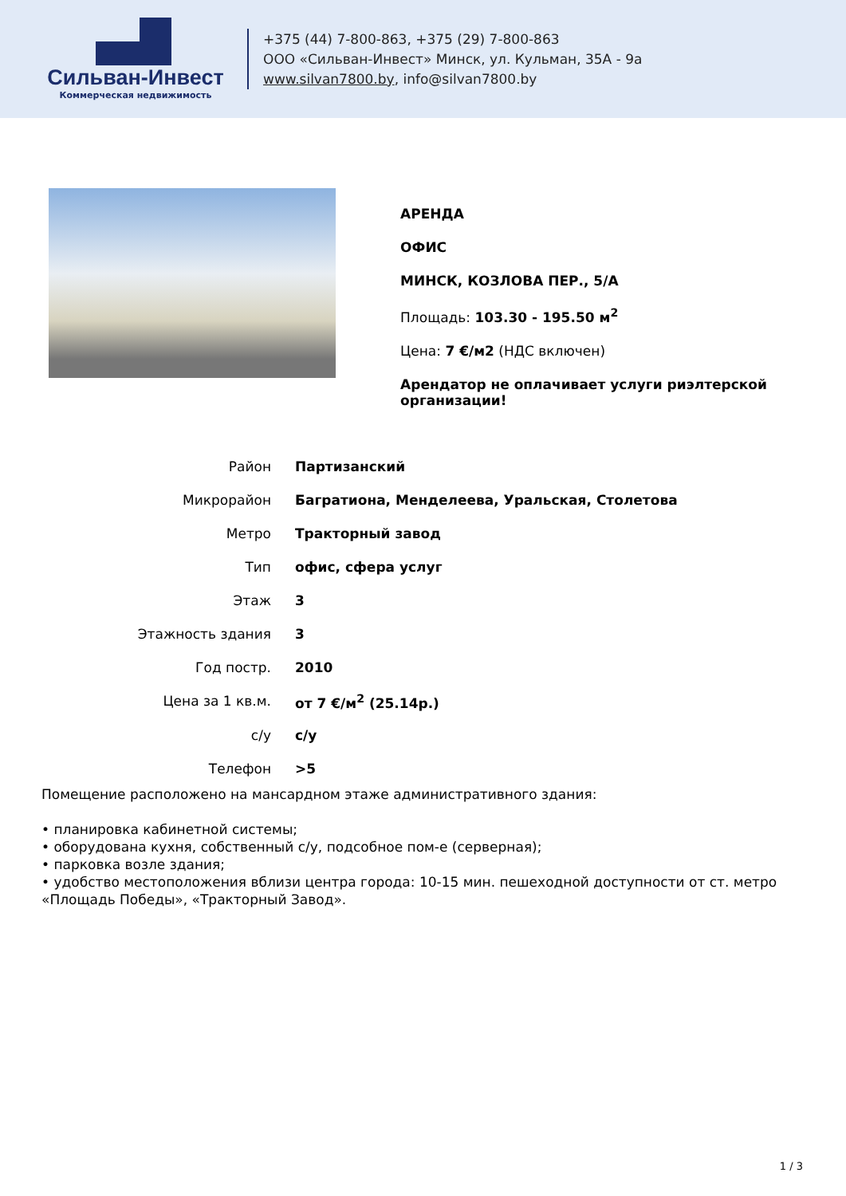Сильван-Инвест
Коммерческая недвижимость
+375 (44) 7-800-863, +375 (29) 7-800-863
ООО «Сильван-Инвест» Минск, ул. Кульман, 35А - 9а
www.silvan7800.by, info@silvan7800.by
АРЕНДА
ОФИС
МИНСК, КОЗЛОВА ПЕР., 5/А
Площадь: 103.30 - 195.50 м<sup>2</sup>
Цена: 7 €/м2 (НДС включен)
Арендатор не оплачивает услуги риэлтерской организации!
| Район | Партизанский |
| Микрорайон | Багратиона, Менделеева, Уральская, Столетова |
| Метро | Тракторный завод |
| Тип | офис, сфера услуг |
| Этаж | 3 |
| Этажность здания | 3 |
| Год постр. | 2010 |
| Цена за 1 кв.м. | от 7 €/м<sup>2</sup> (25.14р.) |
| с/у | с/у |
| Телефон | >5 |
Помещение расположено на мансардном этаже административного здания:
• планировка кабинетной системы;
• оборудована кухня, собственный с/у, подсобное пом-е (серверная);
• парковка возле здания;
• удобство местоположения вблизи центра города: 10-15 мин. пешеходной доступности от ст. метро «Площадь Победы», «Тракторный Завод».
1 / 3